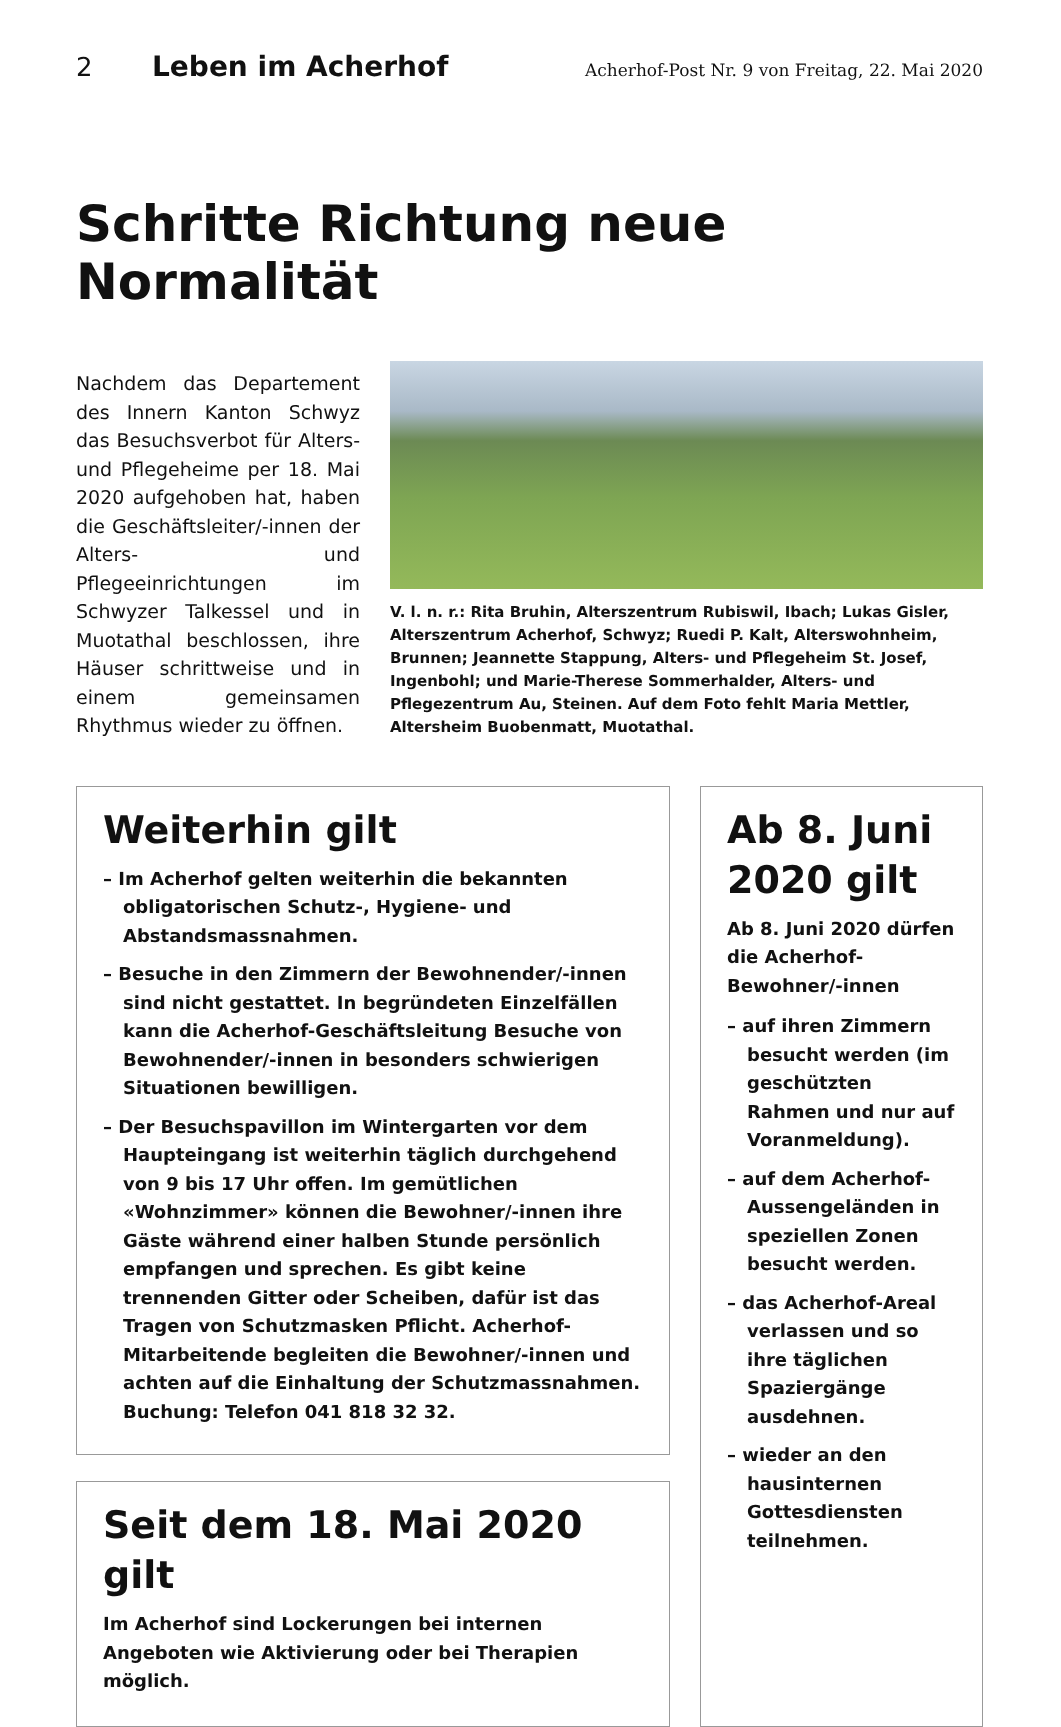2 Leben im Acherhof Acherhof-Post Nr. 9 von Freitag, 22. Mai 2020
Schritte Richtung neue Normalität
Nachdem das Departement des Innern Kanton Schwyz das Besuchsverbot für Alters- und Pflegeheime per 18. Mai 2020 aufgehoben hat, haben die Geschäftsleiter/-innen der Alters- und Pflegeeinrichtungen im Schwyzer Talkessel und in Muotathal beschlossen, ihre Häuser schrittweise und in einem gemeinsamen Rhythmus wieder zu öffnen.
V. l. n. r.: Rita Bruhin, Alterszentrum Rubiswil, Ibach; Lukas Gisler, Alterszentrum Acherhof, Schwyz; Ruedi P. Kalt, Alterswohnheim, Brunnen; Jeannette Stappung, Alters- und Pflegeheim St. Josef, Ingenbohl; und Marie-Therese Sommerhalder, Alters- und Pflegezentrum Au, Steinen. Auf dem Foto fehlt Maria Mettler, Altersheim Buobenmatt, Muotathal.
Weiterhin gilt
– Im Acherhof gelten weiterhin die bekannten obligatorischen Schutz-, Hygiene- und Abstandsmassnahmen.
– Besuche in den Zimmern der Bewohnender/-innen sind nicht gestattet. In begründeten Einzelfällen kann die Acherhof-Geschäftsleitung Besuche von Bewohnender/-innen in besonders schwierigen Situationen bewilligen.
– Der Besuchspavillon im Wintergarten vor dem Haupteingang ist weiterhin täglich durchgehend von 9 bis 17 Uhr offen. Im gemütlichen «Wohnzimmer» können die Bewohner/-innen ihre Gäste während einer halben Stunde persönlich empfangen und sprechen. Es gibt keine trennenden Gitter oder Scheiben, dafür ist das Tragen von Schutzmasken Pflicht. Acherhof-Mitarbeitende begleiten die Bewohner/-innen und achten auf die Einhaltung der Schutzmassnahmen. Buchung: Telefon 041 818 32 32.
Seit dem 18. Mai 2020 gilt
Im Acherhof sind Lockerungen bei internen Angeboten wie Aktivierung oder bei Therapien möglich.
Ab 8. Juni 2020 gilt
Ab 8. Juni 2020 dürfen die Acherhof-Bewohner/-innen
– auf ihren Zimmern besucht werden (im geschützten Rahmen und nur auf Voranmeldung).
– auf dem Acherhof-Aussengeländen in speziellen Zonen besucht werden.
– das Acherhof-Areal verlassen und so ihre täglichen Spaziergänge ausdehnen.
– wieder an den hausinternen Gottesdiensten teilnehmen.